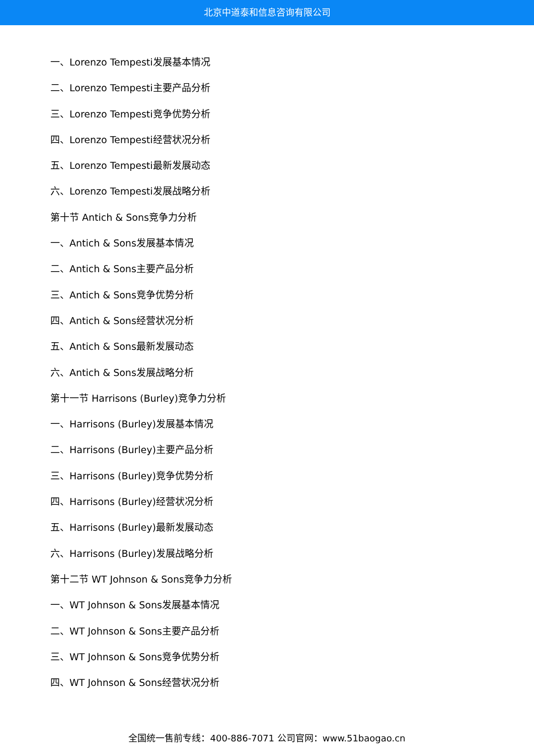北京中道泰和信息咨询有限公司
一、Lorenzo Tempesti发展基本情况
二、Lorenzo Tempesti主要产品分析
三、Lorenzo Tempesti竞争优势分析
四、Lorenzo Tempesti经营状况分析
五、Lorenzo Tempesti最新发展动态
六、Lorenzo Tempesti发展战略分析
第十节 Antich & Sons竞争力分析
一、Antich & Sons发展基本情况
二、Antich & Sons主要产品分析
三、Antich & Sons竞争优势分析
四、Antich & Sons经营状况分析
五、Antich & Sons最新发展动态
六、Antich & Sons发展战略分析
第十一节 Harrisons (Burley)竞争力分析
一、Harrisons (Burley)发展基本情况
二、Harrisons (Burley)主要产品分析
三、Harrisons (Burley)竞争优势分析
四、Harrisons (Burley)经营状况分析
五、Harrisons (Burley)最新发展动态
六、Harrisons (Burley)发展战略分析
第十二节 WT Johnson & Sons竞争力分析
一、WT Johnson & Sons发展基本情况
二、WT Johnson & Sons主要产品分析
三、WT Johnson & Sons竞争优势分析
四、WT Johnson & Sons经营状况分析
全国统一售前专线：400-886-7071 公司官网：www.51baogao.cn